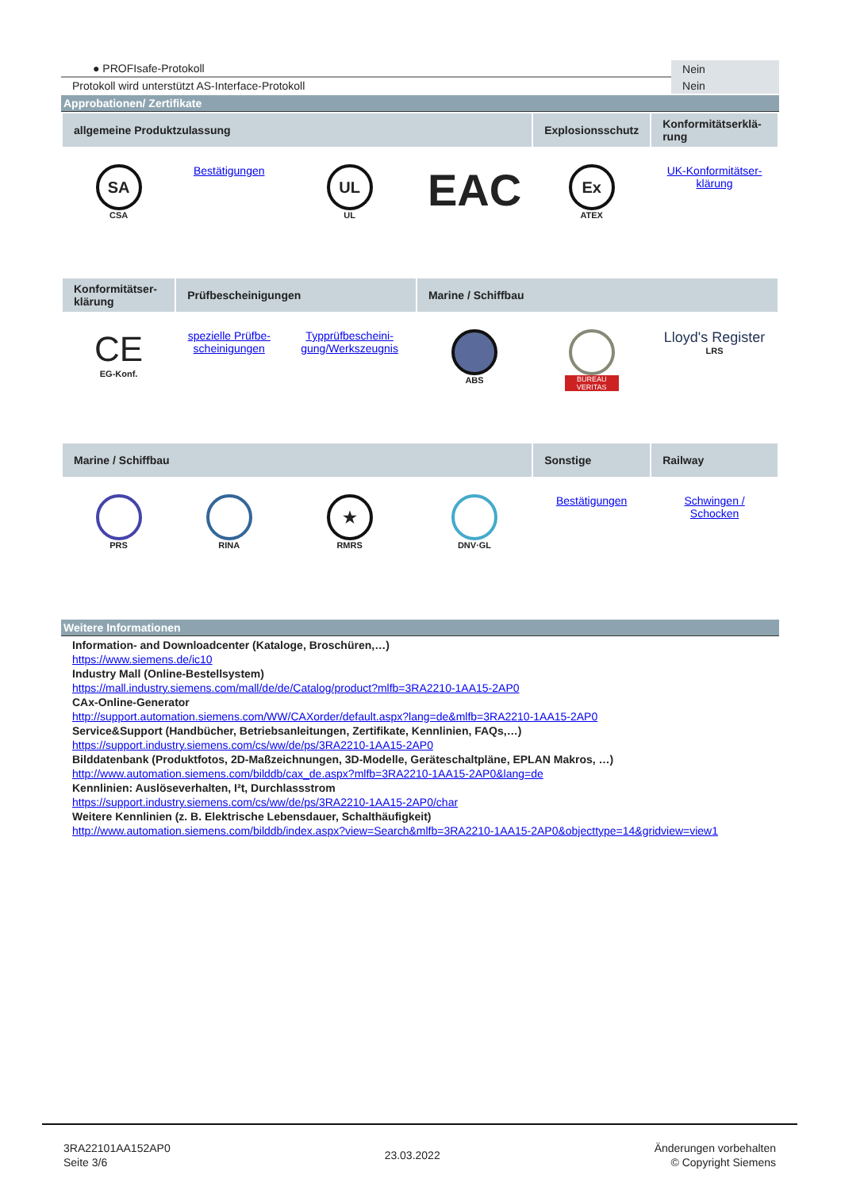| ● PROFIsafe-Protokoll | Nein |
| Protokoll wird unterstützt AS-Interface-Protokoll | Nein |
Approbationen/ Zertifikate
| allgemeine Produktzulassung | | | | Explosionsschutz | Konformitätserklä-rung |
| SA CSA | Bestätigungen | UL UL | EAC | Ex ATEX | UK-Konformitätser-klärung |
| Konformitätser-klärung | Prüfbescheinigungen | | Marine / Schiffbau | | |
| CE EG-Konf. | spezielle Prüfbe-scheinigungen | Typprüfbescheini-gung/Werkszeugnis | ABS | BUREAU VERITAS | Lloyd's Register LRS |
| Marine / Schiffbau | | | | Sonstige | Railway |
| PRS | RINA | ★ RMRS | DNV·GL | Bestätigungen | Schwingen / Schocken |
Weitere Informationen
Information- and Downloadcenter (Kataloge, Broschüren,…)
https://www.siemens.de/ic10
Industry Mall (Online-Bestellsystem)
https://mall.industry.siemens.com/mall/de/de/Catalog/product?mlfb=3RA2210-1AA15-2AP0
CAx-Online-Generator
http://support.automation.siemens.com/WW/CAXorder/default.aspx?lang=de&mlfb=3RA2210-1AA15-2AP0
Service&Support (Handbücher, Betriebsanleitungen, Zertifikate, Kennlinien, FAQs,…)
https://support.industry.siemens.com/cs/ww/de/ps/3RA2210-1AA15-2AP0
Bilddatenbank (Produktfotos, 2D-Maßzeichnungen, 3D-Modelle, Geräteschaltpläne, EPLAN Makros, …)
http://www.automation.siemens.com/bilddb/cax_de.aspx?mlfb=3RA2210-1AA15-2AP0&lang=de
Kennlinien: Auslöseverhalten, I²t, Durchlassstrom
https://support.industry.siemens.com/cs/ww/de/ps/3RA2210-1AA15-2AP0/char
Weitere Kennlinien (z. B. Elektrische Lebensdauer, Schalthäufigkeit)
http://www.automation.siemens.com/bilddb/index.aspx?view=Search&mlfb=3RA2210-1AA15-2AP0&objecttype=14&gridview=view1
3RA22101AA152AP0
Seite 3/6
23.03.2022
Änderungen vorbehalten
© Copyright Siemens